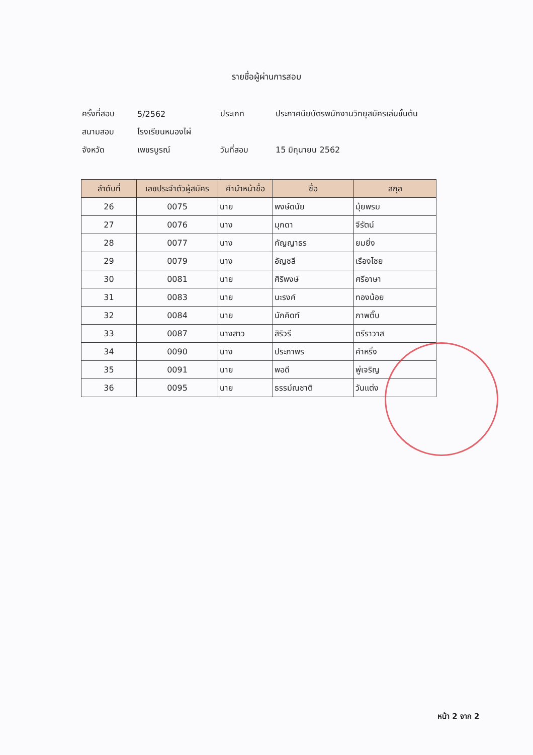รายชื่อผู้ผ่านการสอบ
ครั้งที่สอบ 5/2562 ประเภท ประกาศนียบัตรพนักงานวิทยุสมัครเล่นขั้นต้น
สนามสอบ โรงเรียนหนองไผ่
จังหวัด เพชรบูรณ์ วันที่สอบ 15 มิถุนายน 2562
| ลำดับที่ | เลขประจำตัวผู้สมัคร | คำนำหน้าชื่อ | ชื่อ | สกุล |
| --- | --- | --- | --- | --- |
| 26 | 0075 | นาย | พงษ์ดนัย | มุ้ยพรม |
| 27 | 0076 | นาง | มุกดา | จีรัตน์ |
| 28 | 0077 | นาง | กัญญาธร | ยมยิ่ง |
| 29 | 0079 | นาง | อัญชลี | เรืองไชย |
| 30 | 0081 | นาย | ศิริพงษ์ | ศรีอาษา |
| 31 | 0083 | นาย | นะรงค์ | ทองน้อย |
| 32 | 0084 | นาย | นักคิดท์ | ภาพติ๊บ |
| 33 | 0087 | นางสาว | สิริวรี | ตรีราวาส |
| 34 | 0090 | นาง | ประภาพร | คำหริ่ง |
| 35 | 0091 | นาย | พอดี | พู่เจริญ |
| 36 | 0095 | นาย | ธรรม์ณชาติ | วันแต่ง |
หน้า 2 จาก 2